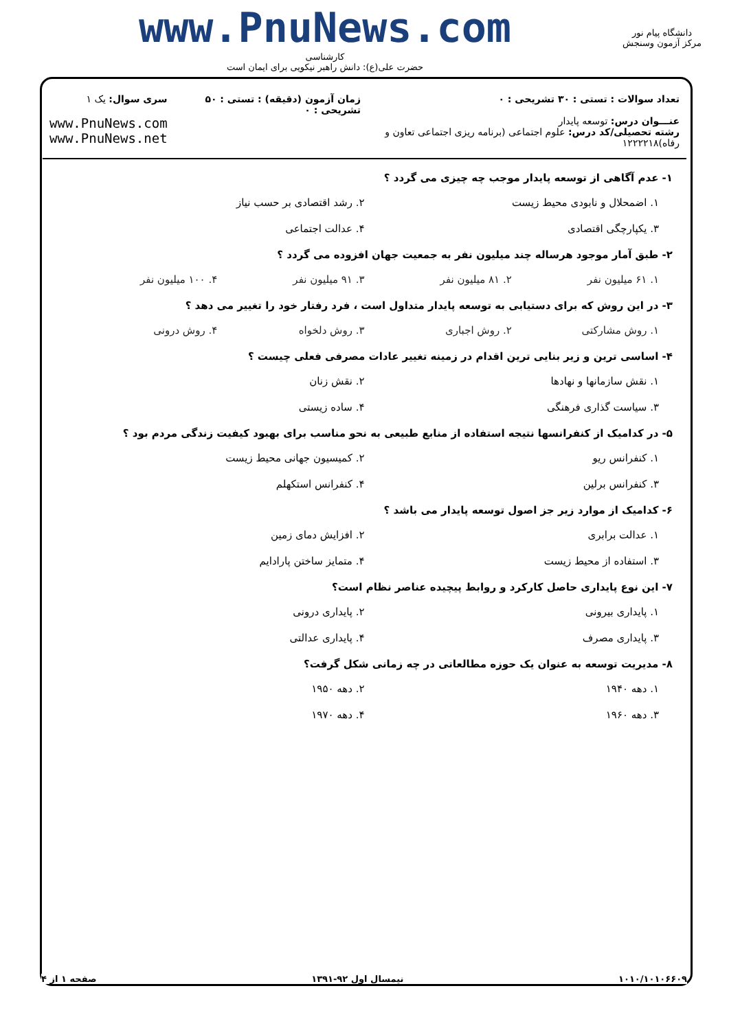دانشگاه پیام نور
مرکز آزمون وسنجش
www.PnuNews.com
کارشناسی
حضرت علی(ع): دانش راهبر نیکویی برای ایمان است
تعداد سوالات : تستی : ۳۰ تشریحی : ۰
عنـــوان درس: توسعه پایدار
رشته تحصیلی/کد درس: علوم اجتماعی (برنامه ریزی اجتماعی تعاون و رفاه)۱۲۲۲۲۱۸
زمان آزمون (دقیقه) : تستی : ۵۰ تشریحی : ۰
سری سوال: یک ۱
www.PnuNews.com
www.PnuNews.net
۱- عدم آگاهی از توسعه پایدار موجب چه چیزی می گردد ؟
۱. اضمحلال و نابودی محیط زیست
۲. رشد اقتصادی بر حسب نیاز
۳. یکپارچگی اقتصادی
۴. عدالت اجتماعی
۲- طبق آمار موجود هرساله چند میلیون نفر به جمعیت جهان افزوده می گردد ؟
۱. ۶۱ میلیون نفر
۲. ۸۱ میلیون نفر
۳. ۹۱ میلیون نفر
۴. ۱۰۰ میلیون نفر
۳- در این روش که برای دستیابی به توسعه پایدار متداول است ، فرد رفتار خود را تغییر می دهد ؟
۱. روش مشارکتی
۲. روش اجباری
۳. روش دلخواه
۴. روش درونی
۴- اساسی ترین و زیر بنایی ترین اقدام در زمینه تغییر عادات مصرفی فعلی چیست ؟
۱. نقش سازمانها و نهادها
۲. نقش زنان
۳. سیاست گذاری فرهنگی
۴. ساده زیستی
۵- در کدامیک از کنفرانسها نتیجه استفاده از منابع طبیعی به نحو مناسب برای بهبود کیفیت زندگی مردم بود ؟
۱. کنفرانس ریو
۲. کمیسیون جهانی محیط زیست
۳. کنفرانس برلین
۴. کنفرانس استکهلم
۶- کدامیک از موارد زیر جز اصول توسعه پایدار می باشد ؟
۱. عدالت برابری
۲. افزایش دمای زمین
۳. استفاده از محیط زیست
۴. متمایز ساختن پارادایم
۷- این نوع پایداری حاصل کارکرد و روابط پیچیده عناصر نظام است؟
۱. پایداری بیرونی
۲. پایداری درونی
۳. پایداری مصرف
۴. پایداری عدالتی
۸- مدیریت توسعه به عنوان یک حوزه مطالعاتی در چه زمانی شکل گرفت؟
۱. دهه ۱۹۴۰
۲. دهه ۱۹۵۰
۳. دهه ۱۹۶۰
۴. دهه ۱۹۷۰
۱۰۱۰/۱۰۱۰۶۶۰۹ نیمسال اول ۹۲-۱۳۹۱ صفحه ۱ از ۴